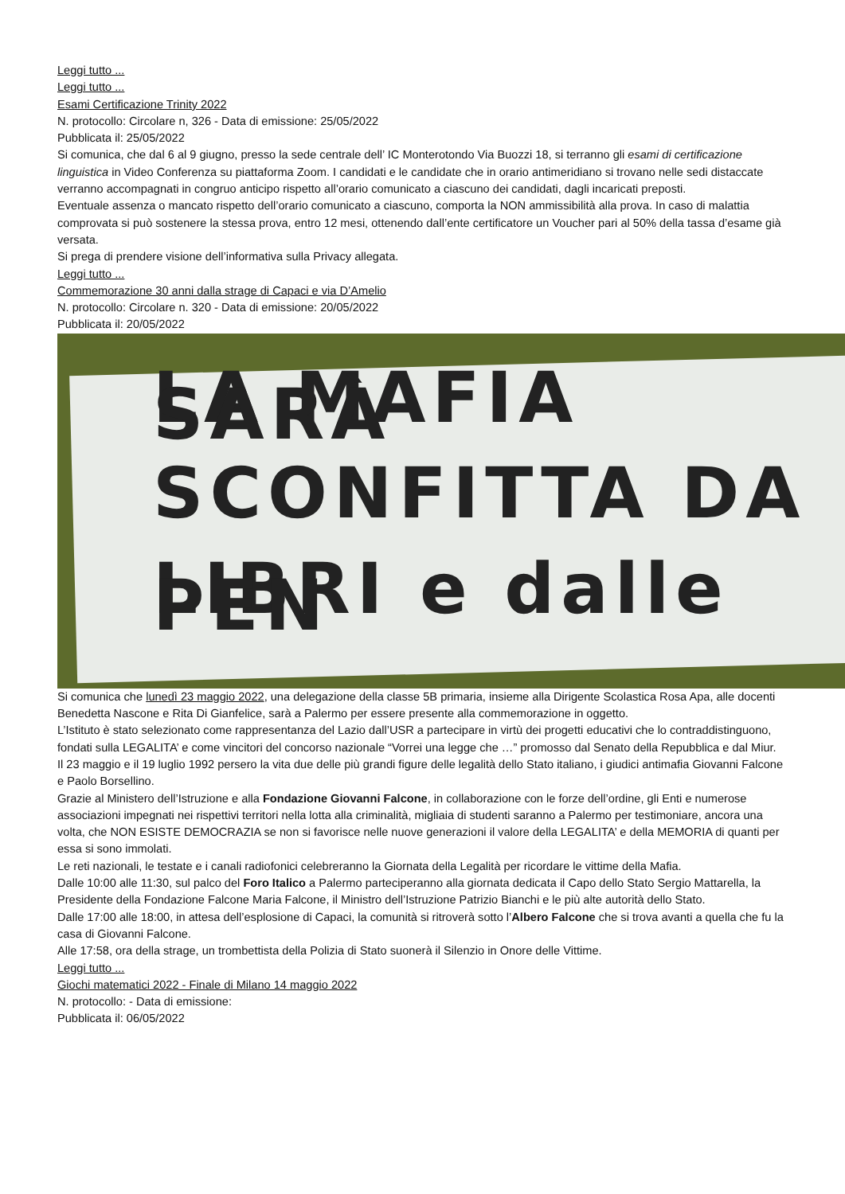Leggi tutto ...
Leggi tutto ...
Esami Certificazione Trinity 2022
N. protocollo: Circolare n, 326 - Data di emissione: 25/05/2022
Pubblicata il: 25/05/2022
Si comunica, che dal 6 al 9 giugno, presso la sede centrale dell’ IC Monterotondo Via Buozzi 18, si terranno gli esami di certificazione linguistica in Video Conferenza su piattaforma Zoom. I candidati e le candidate che in orario antimeridiano si trovano nelle sedi distaccate verranno accompagnati in congruo anticipo rispetto all’orario comunicato a ciascuno dei candidati, dagli incaricati preposti.
Eventuale assenza o mancato rispetto dell’orario comunicato a ciascuno, comporta la NON ammissibilità alla prova. In caso di malattia comprovata si può sostenere la stessa prova, entro 12 mesi, ottenendo dall’ente certificatore un Voucher pari al 50% della tassa d’esame già versata.
Si prega di prendere visione dell’informativa sulla Privacy allegata.
Leggi tutto ...
Commemorazione 30 anni dalla strage di Capaci e via D’Amelio
N. protocollo: Circolare n. 320 - Data di emissione: 20/05/2022
Pubblicata il: 20/05/2022
LA MAFIA SARÀ
SCONFITTA DA
LIBRI e dalle PEN
Si comunica che lunedì 23 maggio 2022, una delegazione della classe 5B primaria, insieme alla Dirigente Scolastica Rosa Apa, alle docenti Benedetta Nascone e Rita Di Gianfelice, sarà a Palermo per essere presente alla commemorazione in oggetto.
L’Istituto è stato selezionato come rappresentanza del Lazio dall’USR a partecipare in virtù dei progetti educativi che lo contraddistinguono, fondati sulla LEGALITA’ e come vincitori del concorso nazionale “Vorrei una legge che …” promosso dal Senato della Repubblica e dal Miur.
Il 23 maggio e il 19 luglio 1992 persero la vita due delle più grandi figure delle legalità dello Stato italiano, i giudici antimafia Giovanni Falcone e Paolo Borsellino.
Grazie al Ministero dell’Istruzione e alla Fondazione Giovanni Falcone, in collaborazione con le forze dell’ordine, gli Enti e numerose associazioni impegnati nei rispettivi territori nella lotta alla criminalità, migliaia di studenti saranno a Palermo per testimoniare, ancora una volta, che NON ESISTE DEMOCRAZIA se non si favorisce nelle nuove generazioni il valore della LEGALITA’ e della MEMORIA di quanti per essa si sono immolati.
Le reti nazionali, le testate e i canali radiofonici celebreranno la Giornata della Legalità per ricordare le vittime della Mafia.
Dalle 10:00 alle 11:30, sul palco del Foro Italico a Palermo parteciperanno alla giornata dedicata il Capo dello Stato Sergio Mattarella, la Presidente della Fondazione Falcone Maria Falcone, il Ministro dell’Istruzione Patrizio Bianchi e le più alte autorità dello Stato.
Dalle 17:00 alle 18:00, in attesa dell’esplosione di Capaci, la comunità si ritroverà sotto l’Albero Falcone che si trova avanti a quella che fu la casa di Giovanni Falcone.
Alle 17:58, ora della strage, un trombettista della Polizia di Stato suonerà il Silenzio in Onore delle Vittime.
Leggi tutto ...
Giochi matematici 2022 - Finale di Milano 14 maggio 2022
N. protocollo: - Data di emissione:
Pubblicata il: 06/05/2022